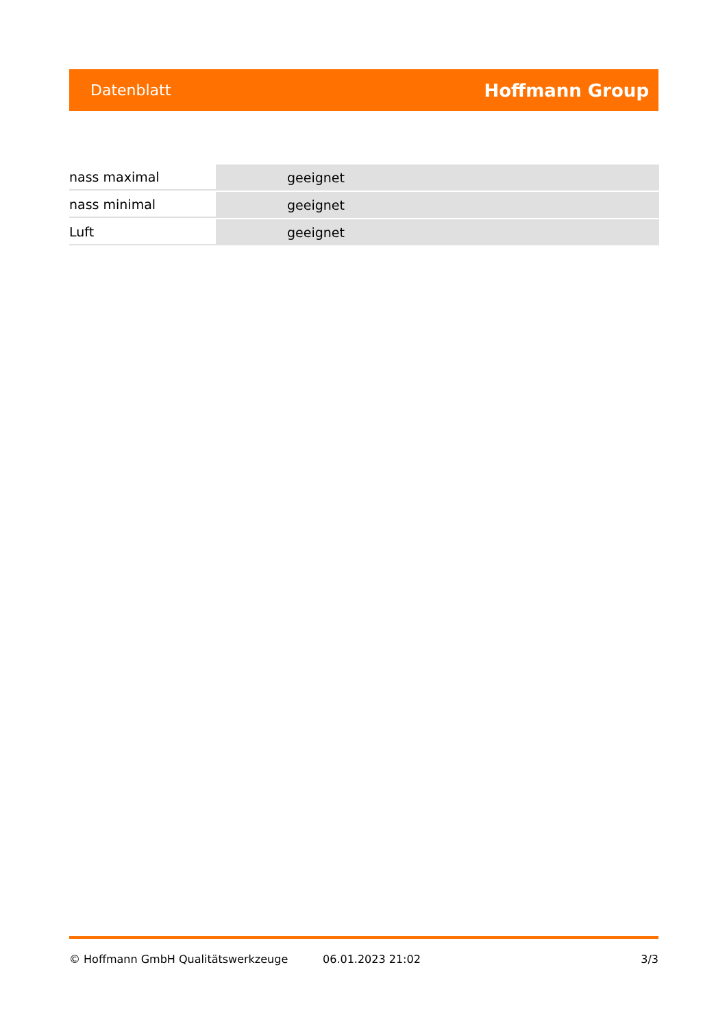Datenblatt Hoffmann Group
| nass maximal | geeignet |
| nass minimal | geeignet |
| Luft | geeignet |
© Hoffmann GmbH Qualitätswerkzeuge 06.01.2023 21:02 3/3